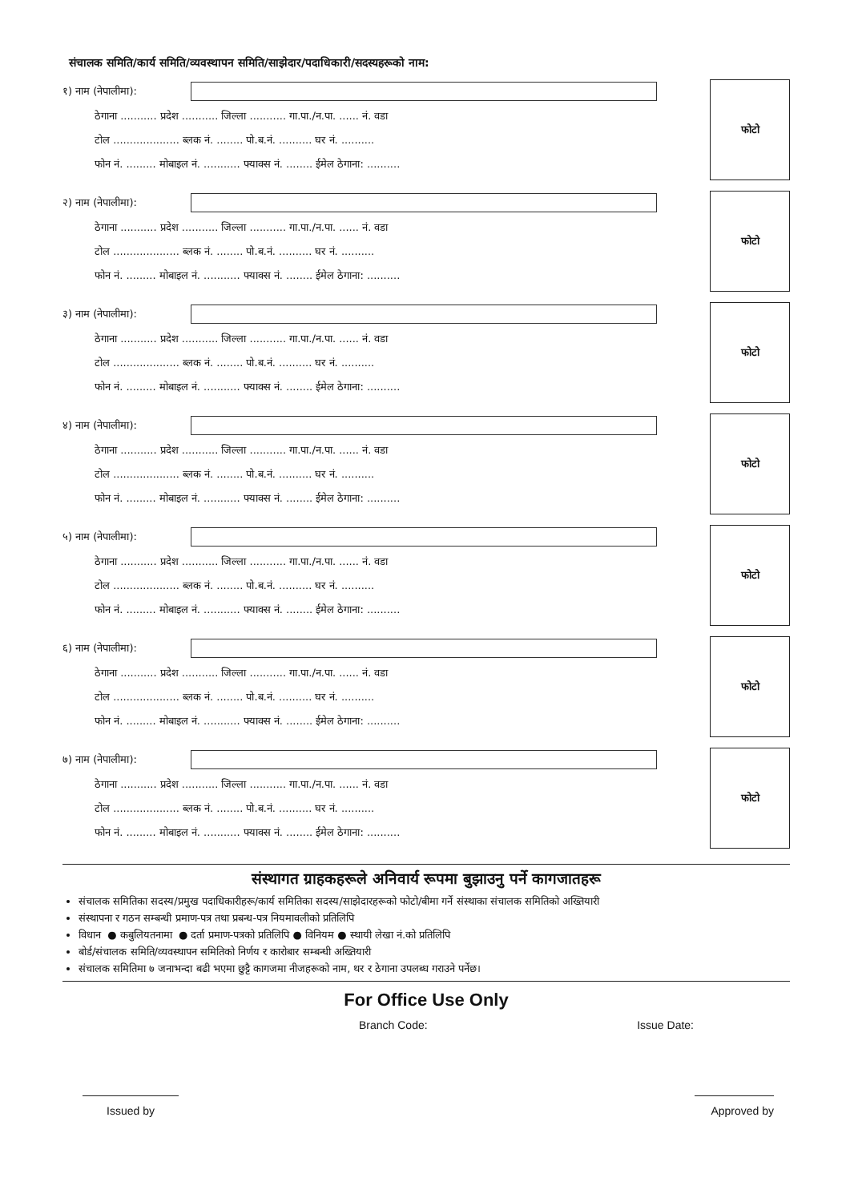संचालक समिति/कार्य समिति/व्यवस्थापन समिति/साझेदार/पदाधिकारी/सदस्यहरूको नाम:
१) नाम (नेपालीमा):
ठेगाना ........... प्रदेश ........... जिल्ला ........... गा.पा./न.पा. ...... नं. वडा
टोल .................... ब्लक नं. ........ पो.ब.नं. .......... घर नं. ..........
फोन नं. ......... मोबाइल नं. ........... फ्याक्स नं. ........ ईमेल ठेगाना: ..........
फोटो
२) नाम (नेपालीमा):
ठेगाना ........... प्रदेश ........... जिल्ला ........... गा.पा./न.पा. ...... नं. वडा
टोल .................... ब्लक नं. ........ पो.ब.नं. .......... घर नं. ..........
फोन नं. ......... मोबाइल नं. ........... फ्याक्स नं. ........ ईमेल ठेगाना: ..........
फोटो
३) नाम (नेपालीमा):
ठेगाना ........... प्रदेश ........... जिल्ला ........... गा.पा./न.पा. ...... नं. वडा
टोल .................... ब्लक नं. ........ पो.ब.नं. .......... घर नं. ..........
फोन नं. ......... मोबाइल नं. ........... फ्याक्स नं. ........ ईमेल ठेगाना: ..........
फोटो
४) नाम (नेपालीमा):
ठेगाना ........... प्रदेश ........... जिल्ला ........... गा.पा./न.पा. ...... नं. वडा
टोल .................... ब्लक नं. ........ पो.ब.नं. .......... घर नं. ..........
फोन नं. ......... मोबाइल नं. ........... फ्याक्स नं. ........ ईमेल ठेगाना: ..........
फोटो
५) नाम (नेपालीमा):
ठेगाना ........... प्रदेश ........... जिल्ला ........... गा.पा./न.पा. ...... नं. वडा
टोल .................... ब्लक नं. ........ पो.ब.नं. .......... घर नं. ..........
फोन नं. ......... मोबाइल नं. ........... फ्याक्स नं. ........ ईमेल ठेगाना: ..........
फोटो
६) नाम (नेपालीमा):
ठेगाना ........... प्रदेश ........... जिल्ला ........... गा.पा./न.पा. ...... नं. वडा
टोल .................... ब्लक नं. ........ पो.ब.नं. .......... घर नं. ..........
फोन नं. ......... मोबाइल नं. ........... फ्याक्स नं. ........ ईमेल ठेगाना: ..........
फोटो
७) नाम (नेपालीमा):
ठेगाना ........... प्रदेश ........... जिल्ला ........... गा.पा./न.पा. ...... नं. वडा
टोल .................... ब्लक नं. ........ पो.ब.नं. .......... घर नं. ..........
फोन नं. ......... मोबाइल नं. ........... फ्याक्स नं. ........ ईमेल ठेगाना: ..........
फोटो
संस्थागत ग्राहकहरूले अनिवार्य रूपमा बुझाउनु पर्ने कागजातहरू
संचालक समितिका सदस्य/प्रमुख पदाधिकारीहरू/कार्य समितिका सदस्य/साझेदारहरूको फोटो/बीमा गर्ने संस्थाका संचालक समितिको अख्तियारी
संस्थापना र गठन सम्बन्धी प्रमाण-पत्र तथा प्रबन्ध-पत्र नियमावलीको प्रतिलिपि
विधान ● कबुलियतनामा ● दर्ता प्रमाण-पत्रको प्रतिलिपि ● विनियम ● स्थायी लेखा नं.को प्रतिलिपि
बोर्ड/संचालक समिति/व्यवस्थापन समितिको निर्णय र कारोबार सम्बन्धी अख्तियारी
संचालक समितिमा ७ जनाभन्दा बढी भएमा छुट्टै कागजमा नीजहरूको नाम, थर र ठेगाना उपलब्ध गराउने पर्नेछ।
For Office Use Only
Branch Code: Issue Date:
Issued by Approved by